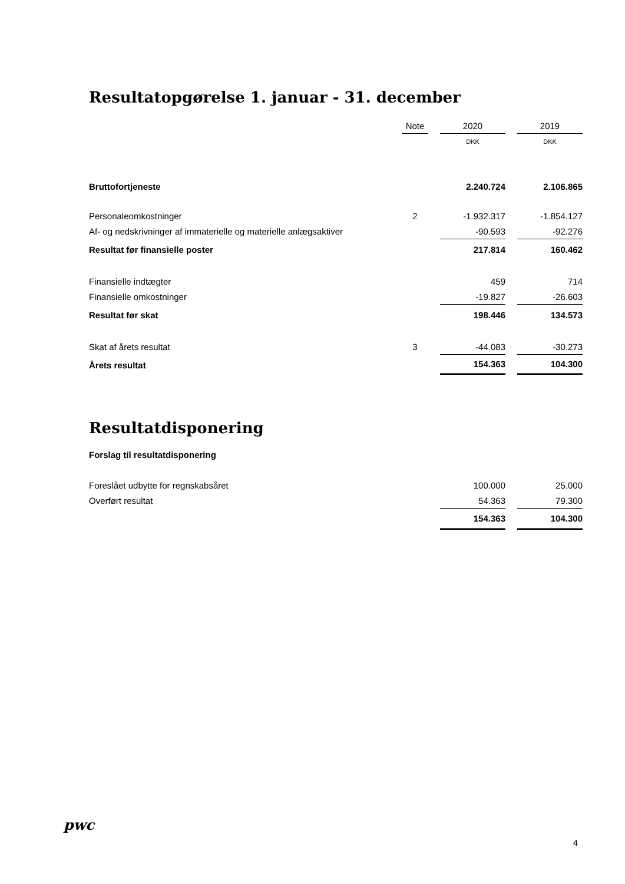Resultatopgørelse 1. januar - 31. december
| | Note | | 2020 | | 2019 |
| --- | --- | --- | --- | --- | --- |
| | | | DKK | | DKK |
| Bruttofortjeneste | | | 2.240.724 | | 2.106.865 |
| Personaleomkostninger | 2 | | -1.932.317 | | -1.854.127 |
| Af- og nedskrivninger af immaterielle og materielle anlægsaktiver | | | -90.593 | | -92.276 |
| Resultat før finansielle poster | | | 217.814 | | 160.462 |
| Finansielle indtægter | | | 459 | | 714 |
| Finansielle omkostninger | | | -19.827 | | -26.603 |
| Resultat før skat | | | 198.446 | | 134.573 |
| Skat af årets resultat | 3 | | -44.083 | | -30.273 |
| Årets resultat | | | 154.363 | | 104.300 |
Resultatdisponering
Forslag til resultatdisponering
| Foreslået udbytte for regnskabsåret | | | 100.000 | | 25.000 |
| Overført resultat | | | 54.363 | | 79.300 |
| | | | 154.363 | | 104.300 |
pwc
4